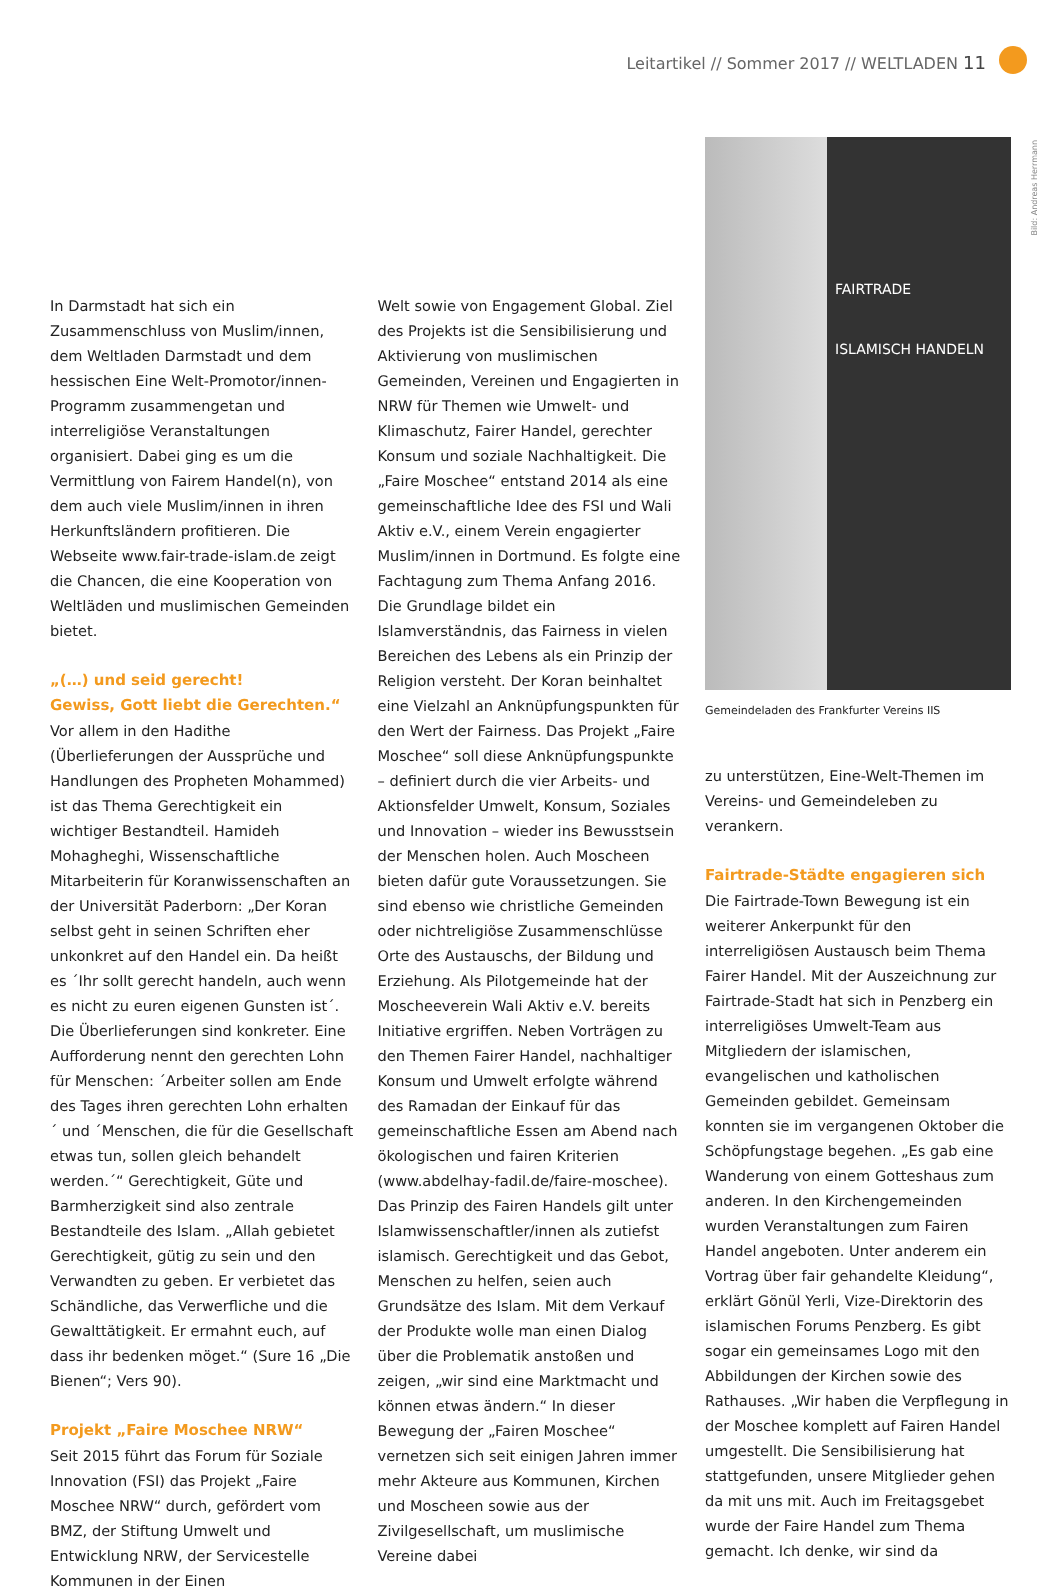Leitartikel // Sommer 2017 // WELTLADEN 11
Bild: Andreas Herrmann
In Darmstadt hat sich ein Zusammenschluss von Muslim/innen, dem Weltladen Darmstadt und dem hessischen Eine Welt-Promotor/innen-Programm zusammengetan und interreligiöse Veranstaltungen organisiert. Dabei ging es um die Vermittlung von Fairem Handel(n), von dem auch viele Muslim/innen in ihren Herkunftsländern profitieren. Die Webseite www.fair-trade-islam.de zeigt die Chancen, die eine Kooperation von Weltläden und muslimischen Gemeinden bietet.
„(…) und seid gerecht!
Gewiss, Gott liebt die Gerechten.“
Vor allem in den Hadithe (Überlieferungen der Aussprüche und Handlungen des Propheten Mohammed) ist das Thema Gerechtigkeit ein wichtiger Bestandteil. Hamideh Mohagheghi, Wissenschaftliche Mitarbeiterin für Koranwissenschaften an der Universität Paderborn: „Der Koran selbst geht in seinen Schriften eher unkonkret auf den Handel ein. Da heißt es ´Ihr sollt gerecht handeln, auch wenn es nicht zu euren eigenen Gunsten ist´. Die Überlieferungen sind konkreter. Eine Aufforderung nennt den gerechten Lohn für Menschen: ´Arbeiter sollen am Ende des Tages ihren gerechten Lohn erhalten´ und ´Menschen, die für die Gesellschaft etwas tun, sollen gleich behandelt werden.´“ Gerechtigkeit, Güte und Barmherzigkeit sind also zentrale Bestandteile des Islam. „Allah gebietet Gerechtigkeit, gütig zu sein und den Verwandten zu geben. Er verbietet das Schändliche, das Verwerfliche und die Gewalttätigkeit. Er ermahnt euch, auf dass ihr bedenken möget.“ (Sure 16 „Die Bienen“; Vers 90).
Projekt „Faire Moschee NRW“
Seit 2015 führt das Forum für Soziale Innovation (FSI) das Projekt „Faire Moschee NRW“ durch, gefördert vom BMZ, der Stiftung Umwelt und Entwicklung NRW, der Servicestelle Kommunen in der Einen
Welt sowie von Engagement Global. Ziel des Projekts ist die Sensibilisierung und Aktivierung von muslimischen Gemeinden, Vereinen und Engagierten in NRW für Themen wie Umwelt- und Klimaschutz, Fairer Handel, gerechter Konsum und soziale Nachhaltigkeit. Die „Faire Moschee“ entstand 2014 als eine gemeinschaftliche Idee des FSI und Wali Aktiv e.V., einem Verein engagierter Muslim/innen in Dortmund. Es folgte eine Fachtagung zum Thema Anfang 2016. Die Grundlage bildet ein Islamverständnis, das Fairness in vielen Bereichen des Lebens als ein Prinzip der Religion versteht. Der Koran beinhaltet eine Vielzahl an Anknüpfungspunkten für den Wert der Fairness. Das Projekt „Faire Moschee“ soll diese Anknüpfungspunkte – definiert durch die vier Arbeits- und Aktionsfelder Umwelt, Konsum, Soziales und Innovation – wieder ins Bewusstsein der Menschen holen. Auch Moscheen bieten dafür gute Voraussetzungen. Sie sind ebenso wie christliche Gemeinden oder nichtreligiöse Zusammenschlüsse Orte des Austauschs, der Bildung und Erziehung. Als Pilotgemeinde hat der Moscheeverein Wali Aktiv e.V. bereits Initiative ergriffen. Neben Vorträgen zu den Themen Fairer Handel, nachhaltiger Konsum und Umwelt erfolgte während des Ramadan der Einkauf für das gemeinschaftliche Essen am Abend nach ökologischen und fairen Kriterien (www.abdelhay-fadil.de/faire-moschee). Das Prinzip des Fairen Handels gilt unter Islamwissenschaftler/innen als zutiefst islamisch. Gerechtigkeit und das Gebot, Menschen zu helfen, seien auch Grundsätze des Islam. Mit dem Verkauf der Produkte wolle man einen Dialog über die Problematik anstoßen und zeigen, „wir sind eine Marktmacht und können etwas ändern.“ In dieser Bewegung der „Fairen Moschee“ vernetzen sich seit einigen Jahren immer mehr Akteure aus Kommunen, Kirchen und Moscheen sowie aus der Zivilgesellschaft, um muslimische Vereine dabei
FAIRTRADE
ISLAMISCH HANDELN
Gemeindeladen des Frankfurter Vereins IIS
zu unterstützen, Eine-Welt-Themen im Vereins- und Gemeindeleben zu verankern.
Fairtrade-Städte engagieren sich
Die Fairtrade-Town Bewegung ist ein weiterer Ankerpunkt für den interreligiösen Austausch beim Thema Fairer Handel. Mit der Auszeichnung zur Fairtrade-Stadt hat sich in Penzberg ein interreligiöses Umwelt-Team aus Mitgliedern der islamischen, evangelischen und katholischen Gemeinden gebildet. Gemeinsam konnten sie im vergangenen Oktober die Schöpfungstage begehen. „Es gab eine Wanderung von einem Gotteshaus zum anderen. In den Kirchengemeinden wurden Veranstaltungen zum Fairen Handel angeboten. Unter anderem ein Vortrag über fair gehandelte Kleidung“, erklärt Gönül Yerli, Vize-Direktorin des islamischen Forums Penzberg. Es gibt sogar ein gemeinsames Logo mit den Abbildungen der Kirchen sowie des Rathauses. „Wir haben die Verpflegung in der Moschee komplett auf Fairen Handel umgestellt. Die Sensibilisierung hat stattgefunden, unsere Mitglieder gehen da mit uns mit. Auch im Freitagsgebet wurde der Faire Handel zum Thema gemacht. Ich denke, wir sind da